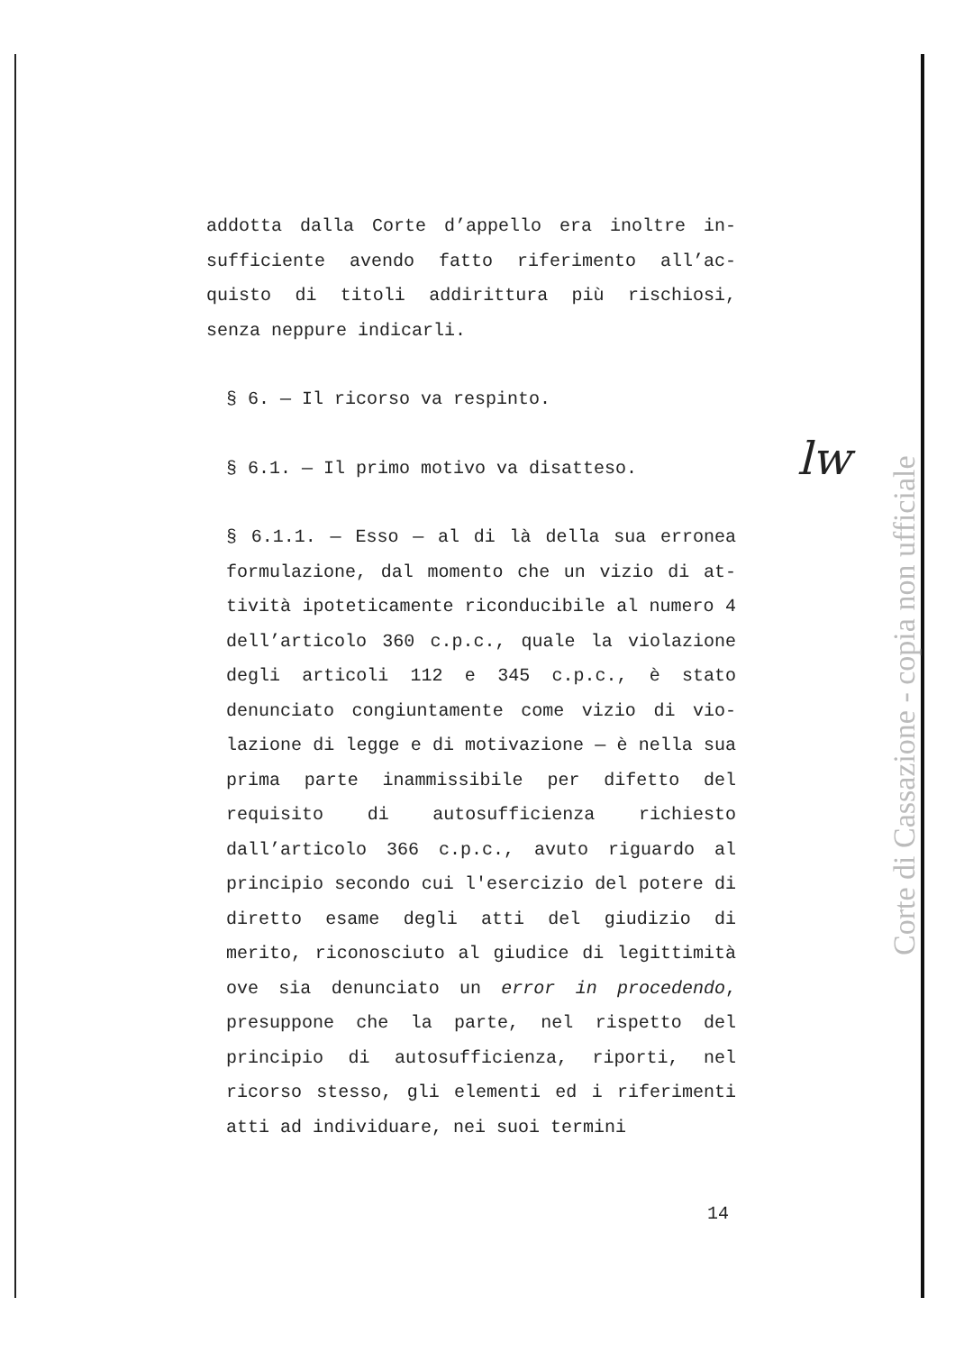addotta dalla Corte d’appello era inoltre in­sufficiente avendo fatto riferimento all’ac­quisto di titoli addirittura più rischiosi, senza neppure indicarli.
§ 6. — Il ricorso va respinto.
§ 6.1. — Il primo motivo va disatteso.
§ 6.1.1. — Esso — al di là della sua erronea formulazione, dal momento che un vizio di at­tività ipoteticamente riconducibile al numero 4 dell’articolo 360 c.p.c., quale la viola­zione degli articoli 112 e 345 c.p.c., è stato denunciato congiuntamente come vizio di vio­lazione di legge e di motivazione — è nella sua prima parte inammissibile per difetto del requisito di autosufficienza richiesto dall’articolo 366 c.p.c., avuto riguardo al principio secondo cui l'esercizio del potere di diretto esame degli atti del giudizio di merito, riconosciuto al giudice di legitti­mità ove sia denunciato un error in proce­dendo, presuppone che la parte, nel rispetto del principio di autosufficienza, riporti, nel ricorso stesso, gli elementi ed i rife­rimenti atti ad individuare, nei suoi termini
14
lw
Corte di Cassazione - copia non ufficiale